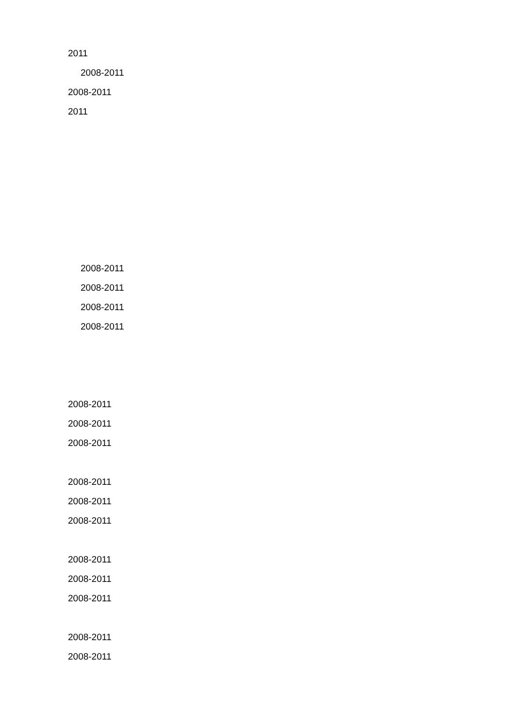2011
2008-2011
2008-2011
2011
2008-2011
2008-2011
2008-2011
2008-2011
2008-2011
2008-2011
2008-2011
2008-2011
2008-2011
2008-2011
2008-2011
2008-2011
2008-2011
2008-2011
2008-2011